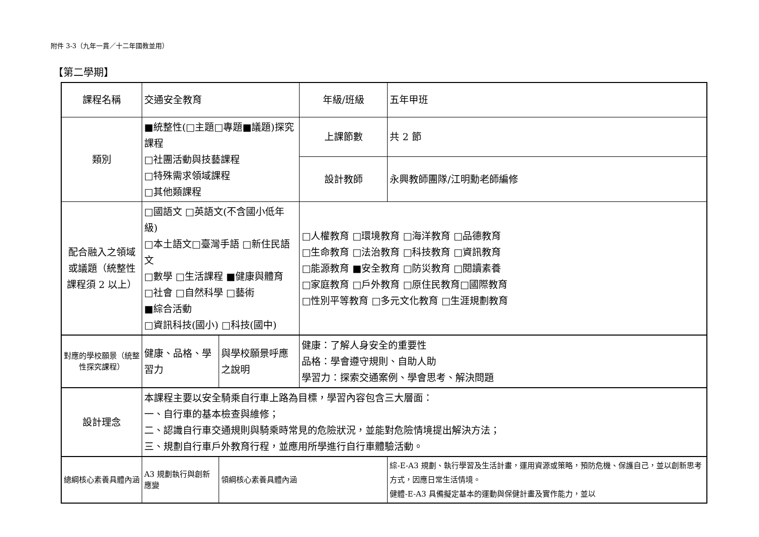附件 3-3（九年一貫／十二年國教並用）
【第二學期】
| 課程名稱 | 交通安全教育 | | 年級/班級 | 五年甲班 |
| 類別 | ■統整性(□主題□專題■議題)探究課程 □社團活動與技藝課程 □特殊需求領域課程 □其他類課程 | | 上課節數 | 共 2 節 |
| | | | 設計教師 | 永興教師團隊/江明勳老師編修 |
| 配合融入之領域或議題（統整性課程須 2 以上） | □國語文 □英語文(不含國小低年級) □本土語文□臺灣手語 □新住民語文 □數學 □生活課程 ■健康與體育 □社會 □自然科學 □藝術 ■綜合活動 □資訊科技(國小) □科技(國中) | | □人權教育 □環境教育 □海洋教育 □品德教育 □生命教育 □法治教育 □科技教育 □資訊教育 □能源教育 ■安全教育 □防災教育 □閱讀素養 □家庭教育 □戶外教育 □原住民教育□國際教育 □性別平等教育 □多元文化教育 □生涯規劃教育 | |
| 對應的學校願景（統整性探究課程） | 健康、品格、學習力 | 與學校願景呼應之說明 | 健康：了解人身安全的重要性 品格：學會遵守規則、自助人助 學習力：探索交通案例、學會思考、解決問題 | |
| 設計理念 | 本課程主要以安全騎乘自行車上路為目標，學習內容包含三大層面： 一、自行車的基本檢查與維修； 二、認識自行車交通規則與騎乘時常見的危險狀況，並能對危險情境提出解決方法； 三、規劃自行車戶外教育行程，並應用所學進行自行車體驗活動。 | | | |
| 總綱核心素養具體內涵 | A3 規劃執行與創新應變 | 領綱核心素養具體內涵 | | 綜-E-A3 規劃、執行學習及生活計畫，運用資源或策略，預防危機、保護自己，並以創新思考方式，因應日常生活情境。 健體-E-A3 具備擬定基本的運動與保健計畫及實作能力，並以 |